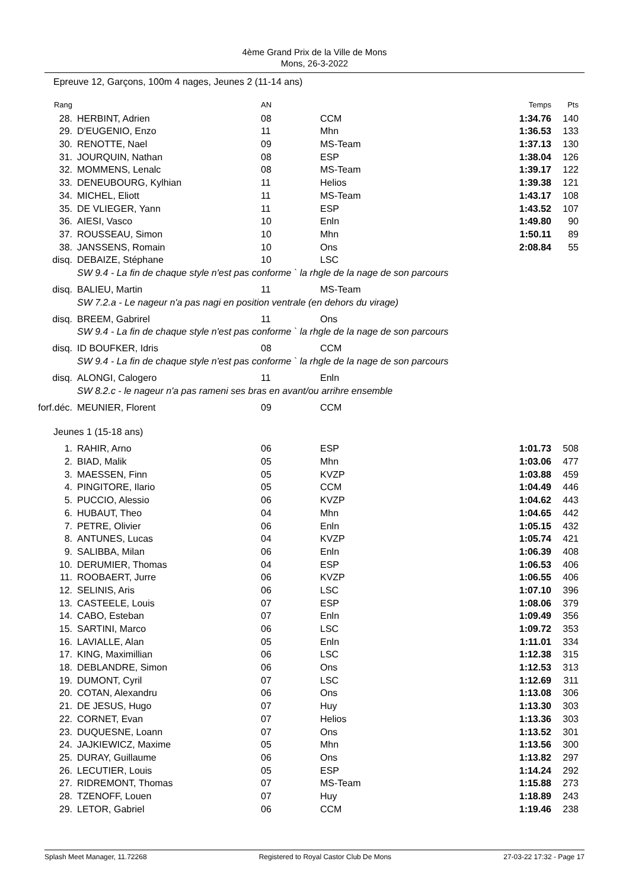4ème Grand Prix de la Ville de Mons
Mons, 26-3-2022
Epreuve 12, Garçons, 100m 4 nages, Jeunes 2 (11-14 ans)
| Rang | | AN | | Temps | Pts |
| --- | --- | --- | --- | --- | --- |
| 28. | HERBINT, Adrien | 08 | CCM | 1:34.76 | 140 |
| 29. | D'EUGENIO, Enzo | 11 | Mhn | 1:36.53 | 133 |
| 30. | RENOTTE, Nael | 09 | MS-Team | 1:37.13 | 130 |
| 31. | JOURQUIN, Nathan | 08 | ESP | 1:38.04 | 126 |
| 32. | MOMMENS, Lenalc | 08 | MS-Team | 1:39.17 | 122 |
| 33. | DENEUBOURG, Kylhian | 11 | Helios | 1:39.38 | 121 |
| 34. | MICHEL, Eliott | 11 | MS-Team | 1:43.17 | 108 |
| 35. | DE VLIEGER, Yann | 11 | ESP | 1:43.52 | 107 |
| 36. | AIESI, Vasco | 10 | Enln | 1:49.80 | 90 |
| 37. | ROUSSEAU, Simon | 10 | Mhn | 1:50.11 | 89 |
| 38. | JANSSENS, Romain | 10 | Ons | 2:08.84 | 55 |
| disq. | DEBAIZE, Stéphane | 10 | LSC | | |
| | SW 9.4 - La fin de chaque style n'est pas conforme ` la rhgle de la nage de son parcours | | | | |
| disq. | BALIEU, Martin | 11 | MS-Team | | |
| | SW 7.2.a - Le nageur n'a pas nagi en position ventrale (en dehors du virage) | | | | |
| disq. | BREEM, Gabrirel | 11 | Ons | | |
| | SW 9.4 - La fin de chaque style n'est pas conforme ` la rhgle de la nage de son parcours | | | | |
| disq. | ID BOUFKER, Idris | 08 | CCM | | |
| | SW 9.4 - La fin de chaque style n'est pas conforme ` la rhgle de la nage de son parcours | | | | |
| disq. | ALONGI, Calogero | 11 | Enln | | |
| | SW 8.2.c - le nageur n'a pas rameni ses bras en avant/ou arrihre ensemble | | | | |
| forf.déc. | MEUNIER, Florent | 09 | CCM | | |
Jeunes 1 (15-18 ans)
| 1. | RAHIR, Arno | 06 | ESP | 1:01.73 | 508 |
| 2. | BIAD, Malik | 05 | Mhn | 1:03.06 | 477 |
| 3. | MAESSEN, Finn | 05 | KVZP | 1:03.88 | 459 |
| 4. | PINGITORE, Ilario | 05 | CCM | 1:04.49 | 446 |
| 5. | PUCCIO, Alessio | 06 | KVZP | 1:04.62 | 443 |
| 6. | HUBAUT, Theo | 04 | Mhn | 1:04.65 | 442 |
| 7. | PETRE, Olivier | 06 | Enln | 1:05.15 | 432 |
| 8. | ANTUNES, Lucas | 04 | KVZP | 1:05.74 | 421 |
| 9. | SALIBBA, Milan | 06 | Enln | 1:06.39 | 408 |
| 10. | DERUMIER, Thomas | 04 | ESP | 1:06.53 | 406 |
| 11. | ROOBAERT, Jurre | 06 | KVZP | 1:06.55 | 406 |
| 12. | SELINIS, Aris | 06 | LSC | 1:07.10 | 396 |
| 13. | CASTEELE, Louis | 07 | ESP | 1:08.06 | 379 |
| 14. | CABO, Esteban | 07 | Enln | 1:09.49 | 356 |
| 15. | SARTINI, Marco | 06 | LSC | 1:09.72 | 353 |
| 16. | LAVIALLE, Alan | 05 | Enln | 1:11.01 | 334 |
| 17. | KING, Maximillian | 06 | LSC | 1:12.38 | 315 |
| 18. | DEBLANDRE, Simon | 06 | Ons | 1:12.53 | 313 |
| 19. | DUMONT, Cyril | 07 | LSC | 1:12.69 | 311 |
| 20. | COTAN, Alexandru | 06 | Ons | 1:13.08 | 306 |
| 21. | DE JESUS, Hugo | 07 | Huy | 1:13.30 | 303 |
| 22. | CORNET, Evan | 07 | Helios | 1:13.36 | 303 |
| 23. | DUQUESNE, Loann | 07 | Ons | 1:13.52 | 301 |
| 24. | JAJKIEWICZ, Maxime | 05 | Mhn | 1:13.56 | 300 |
| 25. | DURAY, Guillaume | 06 | Ons | 1:13.82 | 297 |
| 26. | LECUTIER, Louis | 05 | ESP | 1:14.24 | 292 |
| 27. | RIDREMONT, Thomas | 07 | MS-Team | 1:15.88 | 273 |
| 28. | TZENOFF, Louen | 07 | Huy | 1:18.89 | 243 |
| 29. | LETOR, Gabriel | 06 | CCM | 1:19.46 | 238 |
Splash Meet Manager, 11.72268 Registered to Royal Castor Club De Mons 27-03-22 17:32 - Page 17